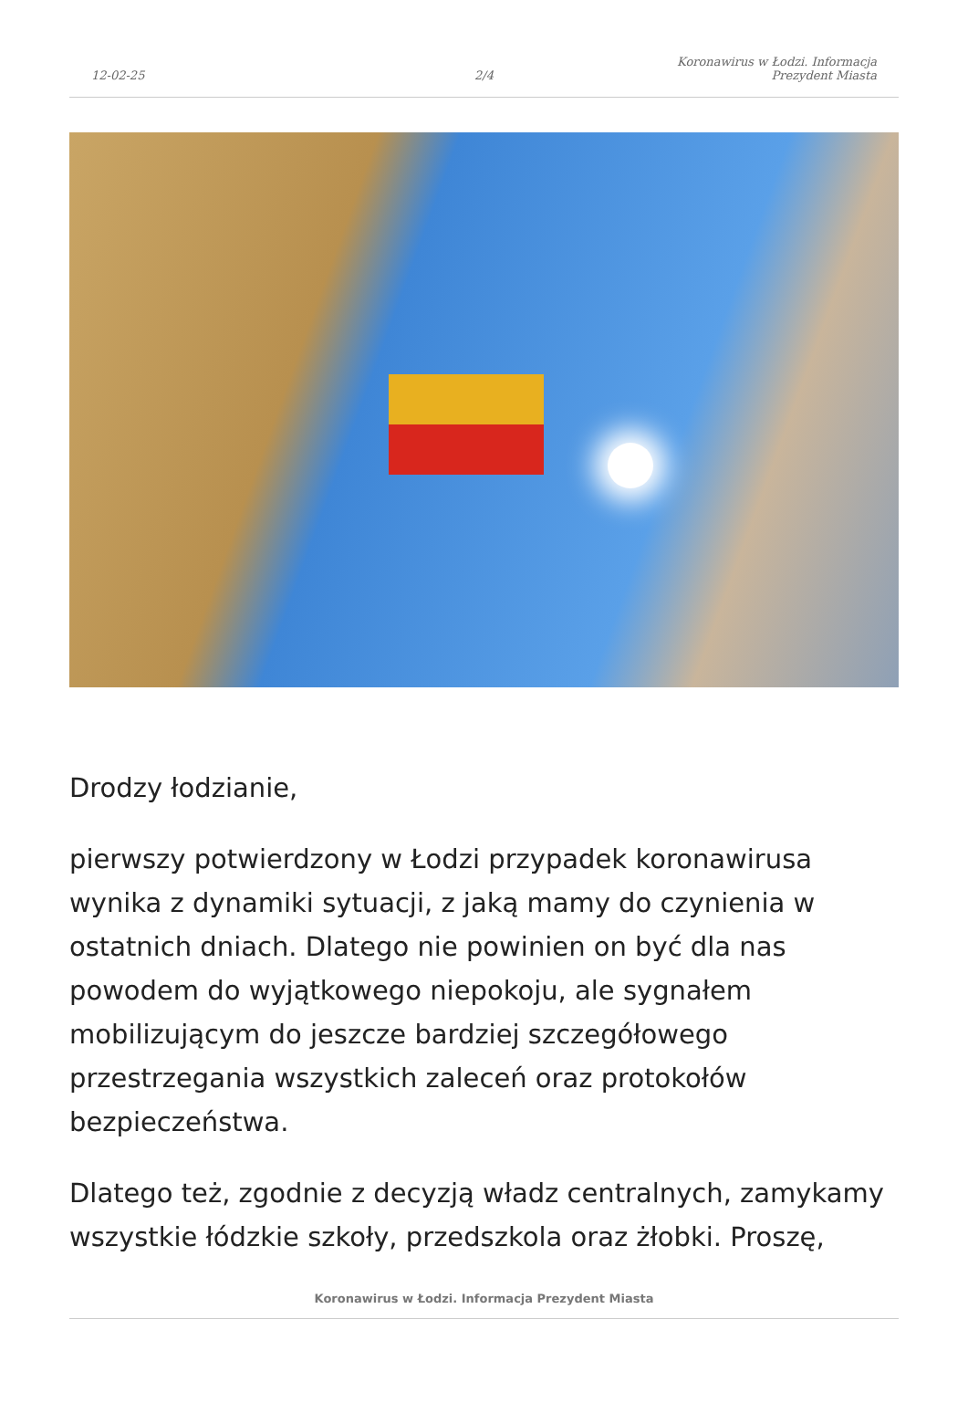12-02-25
2/4
Koronawirus w Łodzi. Informacja
Prezydent Miasta
Drodzy łodzianie,
pierwszy potwierdzony w Łodzi przypadek koronawirusa wynika z dynamiki sytuacji, z jaką mamy do czynienia w ostatnich dniach. Dlatego nie powinien on być dla nas powodem do wyjątkowego niepokoju, ale sygnałem mobilizującym do jeszcze bardziej szczegółowego przestrzegania wszystkich zaleceń oraz protokołów bezpieczeństwa.
Dlatego też, zgodnie z decyzją władz centralnych, zamykamy wszystkie łódzkie szkoły, przedszkola oraz żłobki. Proszę,
Koronawirus w Łodzi. Informacja Prezydent Miasta